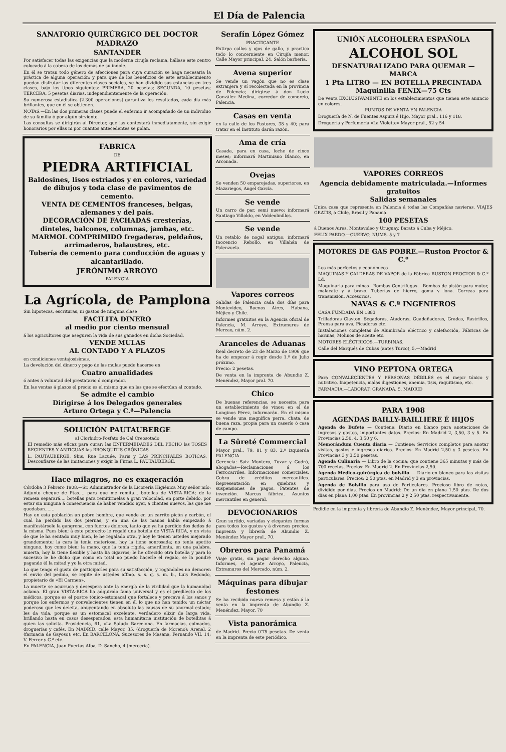El Día de Palencia
SANATORIO QUIRÚRGICO DEL DOCTOR MADRAZO
SANTANDER
Por satisfacer todas las exigencias que la moderna cirujía reclama, hállase este centro colocado á la cabeza de los demás de su índole.
En él se tratan todo género de afecciones para cuya curación se haga necesaria la práctica de alguna operación: y para que de los beneficios de este establecimiento puedan disfrutar las diferentes clases sociales, se han dividido sus estancias en tres clases, bajo los tipos siguientes: PRIMERA, 20 pesetas; SEGUNDA, 10 pesetas; TERCERA, 5 pesetas diarias, independientemente de la operación.
Su numerosa estadística (2.300 operaciones) garantiza los resultados, cada día más brillantes, que en él se obtienen.
NOTAS.—En las dos primeras clases puede el enfermo ir acompañado de un individuo de su familia ó por algún sirviente.
Las consultas se dirigirán al Director, que las contestará inmediatamente, sin exigir honorarios por ellas ni por cuantos antecedentes se pidan.
FABRICA
DE
PIEDRA ARTIFICIAL
Baldosines, lisos estriados y en colores, variedad de dibujos y toda clase de pavimentos de cemento.
VENTA DE CEMENTOS franceses, belgas, alemanes y del país.
DECORACIÓN DE FACHADAS cresterías, dinteles, balcones, columnas, jambas, etc.
MARMOL COMPRIMIDO fregaderas, peldaños, arrimaderos, balaustres, etc.
Tubería de cemento para conducción de aguas y alcantarillado.
JERÓNIMO ARROYO
PALENCIA
La Agrícola, de Pamplona
Sin hipotecas, escrituras, ni gastos de ninguna clase
FACILITA DINERO
al medio por ciento mensual
á los agricultores que aseguren la vida de sus ganados en dicha Sociedad.
VENDE MULAS
AL CONTADO Y A PLAZOS
en condiciones ventajosísimas.
La devolución del dinero y pago de las mulas puede hacerse en
Cuatro anualidades
ó antes á voluntad del prestatario ó comprador.
En las ventas á plazos el precio es el mismo que en las que se efectúan al contado.
Se admite el cambio
Dirigirse á los Delegados generales
Arturo Ortega y C.ª—Palencia
SOLUCIÓN PAUTAUBERGE
al Clorhidro-Fosfato de Cal Creosotado
El remedio más eficaz para curar: las ENFERMEDADES DEL PECHO las TOSES RECIENTES Y ANTIGUAS las BRONQUITIS CRÓNICAS
L. PAUTAUBERGE, 9bis, Rue Lacuée, Paris y LAS PRINCIPALES BOTICAS. Desconfiarse de las imitaciones y exigir la Firma L. PAUTAUBERGE.
Hace milagros, no es exageración
Córdoba 3 Febrero 1908.—Sr. Administrador de la Licorería Higiénica Muy señor mío: Adjunto cheque de Ptas.... para que me remita... botellas de VISTA-RICA; de la remesa separará.... botellas para remitírmelas á gran velocidad, en porte debido, por estar sin ninguna á consecuencia de haber vendido ayer, á clientes nuevos, las que me quedaban.......
Hay en esta población un pobre hombre, que vende en un carrito picón y carbón, el cual ha perdido las dos piernas, y en una de las manos había empezado á manifestársele la gangrena, con fuertes dolores, tanto que ya ha perdido dos dedos de la misma. Pues bien; á este pobrecito le regalé una botella de VISTA RICA, y en vista de que le ha sentado muy bien, le he regalado otra, y hoy le tienen ustedes mejorado grandemente; la cara la tenía materiosa, hoy la tiene sonrosada; no tenía apetito ninguno, hoy come bien; la mano, que la tenía rígida, amarillenta, en una palabra, muerta, hoy la tiene flexible y hasta lía cigarros; le he ofrecido otra botella y para lo sucesivo le he dicho que como en total no puedo hacerle el regalo, se la pondré pagando él la mitad y yo la otra mitad.
Lo que tengo el gusto de participarles para su satisfacción, y rogándoles no demoren el envío del pedido, se repite de ustedes affmo. s. s. q. s. m. b., Luis Redondo, propietario de «El Carmen».
La muerte se acurruca y desespera ante la energía de la virilidad que la humanidad aclama. El gran VISTA-RICA ha adquirido fama universal y es el predilecto de los médicos, porque es el postre tónico-estomacal que fortalece y precave á los sanos y porque los enfermos y convalecientes tienen en él lo que no han tenido; un néctar poderoso que les deleita, ahuyentando en absoluto las causas de su anormal estado; les da vida, porque es un estomacal excelente, verdadero elixir de larga vida, brillando hasta en casos desesperados; esta humanitaria institución de botellitas á quien las solicita. Providencia, 61, «La Salud» Barcelona. En farmacias, colmados, droguerías y cafés. En MADRID, calle Mayor, 35, (droguería de Moreno); Arenal, 2 (farmacia de Gayoso); etc. En BARCELONA, Sucesores de Masana, Fernando VII, 14; V. Ferrer y C.ª etc.
En PALENCIA, Juan Puertas Alba, D. Sancho, 4 (mercería).
Serafín López Gómez
PRACTICANTE
Extirpa callos y ojos de gallo, y practica todo lo concerniente en Cirujía menor. Calle Mayor principal, 24. Salón barbería.
Avena superior
Se vende un vagón que no es clase extranjera y sí recolectada en la provincia de Palencia; dirigirse á don Lucio González Medina, corredor de comercio, Palencia.
Casas en venta
en la calle de los Pastores, 38 y 40; para tratar en el Instituto darán razón.
Ama de cría
Casada, para en casa, leche de cinco meses; informará Martiniano Blanco, en Arconada.
Ovejas
Se venden 50 emparejadas, superiores, en Mazariegos, Angel García.
Se vende
Un carro de par, semi nuevo; informará Santiago Villoldo, en Valdeolmillos.
Se vende
Un retablo de nogal antiguo; informará Inocencio Rebollo, en Villahán de Palenzuela.
Vapores correos
Salidas de Palencia cada dos días para Montevideo, Buenos Aires, Habana, Méjico y Chile.
Informes gratuitos en la Agencia oficial de Palencia, M. Arroyo, Extramuros de Mercao, núm. 2.
Aranceles de Aduanas
Real decreto de 23 de Marzo de 1906 que ha de empezar á regir desde 1.º de Julio próximo.
Precio: 2 pesetas.
De venta en la imprenta de Abundio Z. Menéndez, Mayor pral. 70.
Chico
De buenas referencias, se necesita para un establecimiento de vinos; en el de Longinos Pérez, informarán. En el mismo se vende una magnífica perra, chata, de buena raza, propia para un caserío ó casa de campo.
La Sûreté Commercial
Mayor pral., 79, 81 y 83, 2.º izquierda PALENCIA
Gerencia: Saiz Montero, Tovar y Godró, abogados—Reclamaciones á los Ferrocarriles. Informaciones comerciales. Cobro de créditos mercantiles. Representación en quiebras y suspensiones de pagos. Patentes de invención. Marcas fábrica. Asuntos mercantiles en general.
DEVOCIONARIOS
Gran surtido, variadas y elegantes formas para todos los gustos y á diversos precios. Imprenta y librería de Abundio Z. Menéndez Mayor pral., 70.
Obreros para Panamá
Viaje gratis, sin pagar derecho alguno. Informes, el agente Arroyo, Palencia, Extramuros del Mercado, núm. 2.
Máquinas para dibujar festones
Se ha recibido nueva remesa y están á la venta en la imprenta de Abundio Z. Menéndez, Mayor, 70
Vista panorámica
de Madrid. Precio 0'75 pesetas. De venta en la imprenta de este periódico.
UNIÓN ALCOHOLERA ESPAÑOLA
ALCOHOL SOL
DESNATURALIZADO PARA QUEMAR — MARCA
1 Pta LITRO — EN BOTELLA PRECINTADA
Maquinilla FENIX—75 Cts
De venta EXCLUSIVAMENTE en los establecimientos que tienen este anuncio en colores.
PUNTOS DE VENTA EN PALENCIA
Droguería de N. de Fuentes Aspurz é Hijo, Mayor pral., 116 y 118.
Droguería y Perfumería «La Violette» Mayor pral., 52 y 54
VAPORES CORREOS
Agencia debidamente matriculada.—Informes gratuitos
Salidas semanales
Unica casa que representa en Palencia á todas las Compañías navieras. VIAJES GRATIS, á Chile, Brasil y Panamá.
100 PESETAS
á Buenos Aires, Montevideo y Uruguay. Barato á Cuba y Méjico.
FELIX PARDO.—CUERVO, NUMS. 5 y 7
MOTORES DE GAS POBRE.—Ruston Proctor & C.º
Los más perfectos y económicos
MAQUINAS Y CALDERAS DE VAPOR de la Fábrica RUSTON PROCTOR & C.º Ld.
Maquinaria para minas—Bombas Centrífugas.—Bombas de pistón para motor, malacate y á brazo. Tuberías de hierro, goma y lona. Correas para transmisión. Accesorios.
NAVAS & C.ª INGENIEROS
CASA FUNDADA EN 1883
Trilladoras Clayton. Segadoras, Atadoras, Guadañadoras, Gradas, Rastrillos, Prensa para uva, Picadoras etc.
Instalaciones completas de Alumbrado eléctrico y calefacción, Fábricas de harinas, Molinos de aceite etc.
MOTORES ELÉCTRICOS.—TURBINAS.
Calle del Marqués de Cubas (antes Turco), 5.—Madrid
VINO PEPTONA ORTEGA
Para CONVALECIENTES Y PERSONAS DÉBILES es el mejor tónico y nutritivo. Inapetencia, malas digestiones, anemia, tisis, raquitismo, etc.
FARMACIA.—LABORAT: GRANADA, 5, MADRID
PARA 1908
AGENDAS BAILLY-BAILLIERE É HIJOS
Agenda de Bufete — Contiene: Diario en blanco para anotaciones de ingresos y gastos, importantes datos. Precios: En Madrid 2, 3,50, 3 y 5. En Provincias 2,50, 4, 3,50 y 6.
Memorándum Cuenta diaria — Contiene: Servicios completos para anotar visitas, gastos é ingresos diarios. Precios: En Madrid 2,50 y 3 pesetas. En Provincias 3 y 3,50 pesetas.
Agenda Culinaria — Libro de la cocina; que contiene 365 minutas y más de 700 recetas. Precios: En Madrid 2. En Provincias 2,50.
Agenda Médico-quirúrgica de bolsillo — Diario en blanco para las visitas particulares. Precios: 2,50 ptas. en Madrid y 3 en provincias.
Agenda de Bolsillo para uso de Particulares. Precioso libro de notas, dividido por días. Precios en Madrid: De un día en plana 1,50 ptas. De dos días en plana 1,00 ptas. En provincias 2 y 2,50 ptas. respectivamente.
Pedidle en la imprenta y librería de Abundio Z. Menéndez, Mayor principal, 70.